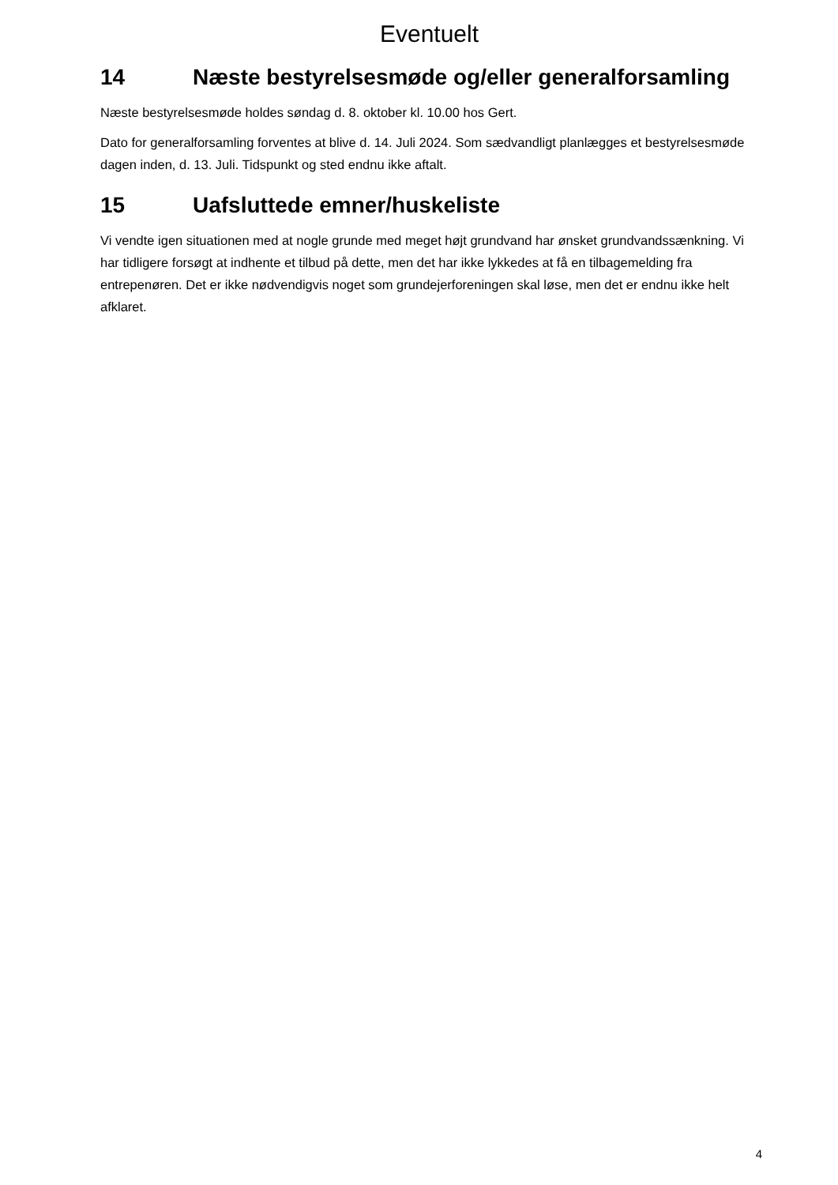Eventuelt
14 Næste bestyrelsesmøde og/eller generalforsamling
Næste bestyrelsesmøde holdes søndag d. 8. oktober kl. 10.00 hos Gert.
Dato for generalforsamling forventes at blive d. 14. Juli 2024. Som sædvandligt planlægges et bestyrelsesmøde dagen inden, d. 13. Juli. Tidspunkt og sted endnu ikke aftalt.
15 Uafsluttede emner/huskeliste
Vi vendte igen situationen med at nogle grunde med meget højt grundvand har ønsket grundvandssænkning. Vi har tidligere forsøgt at indhente et tilbud på dette, men det har ikke lykkedes at få en tilbagemelding fra entrepenøren. Det er ikke nødvendigvis noget som grundejerforeningen skal løse, men det er endnu ikke helt afklaret.
4